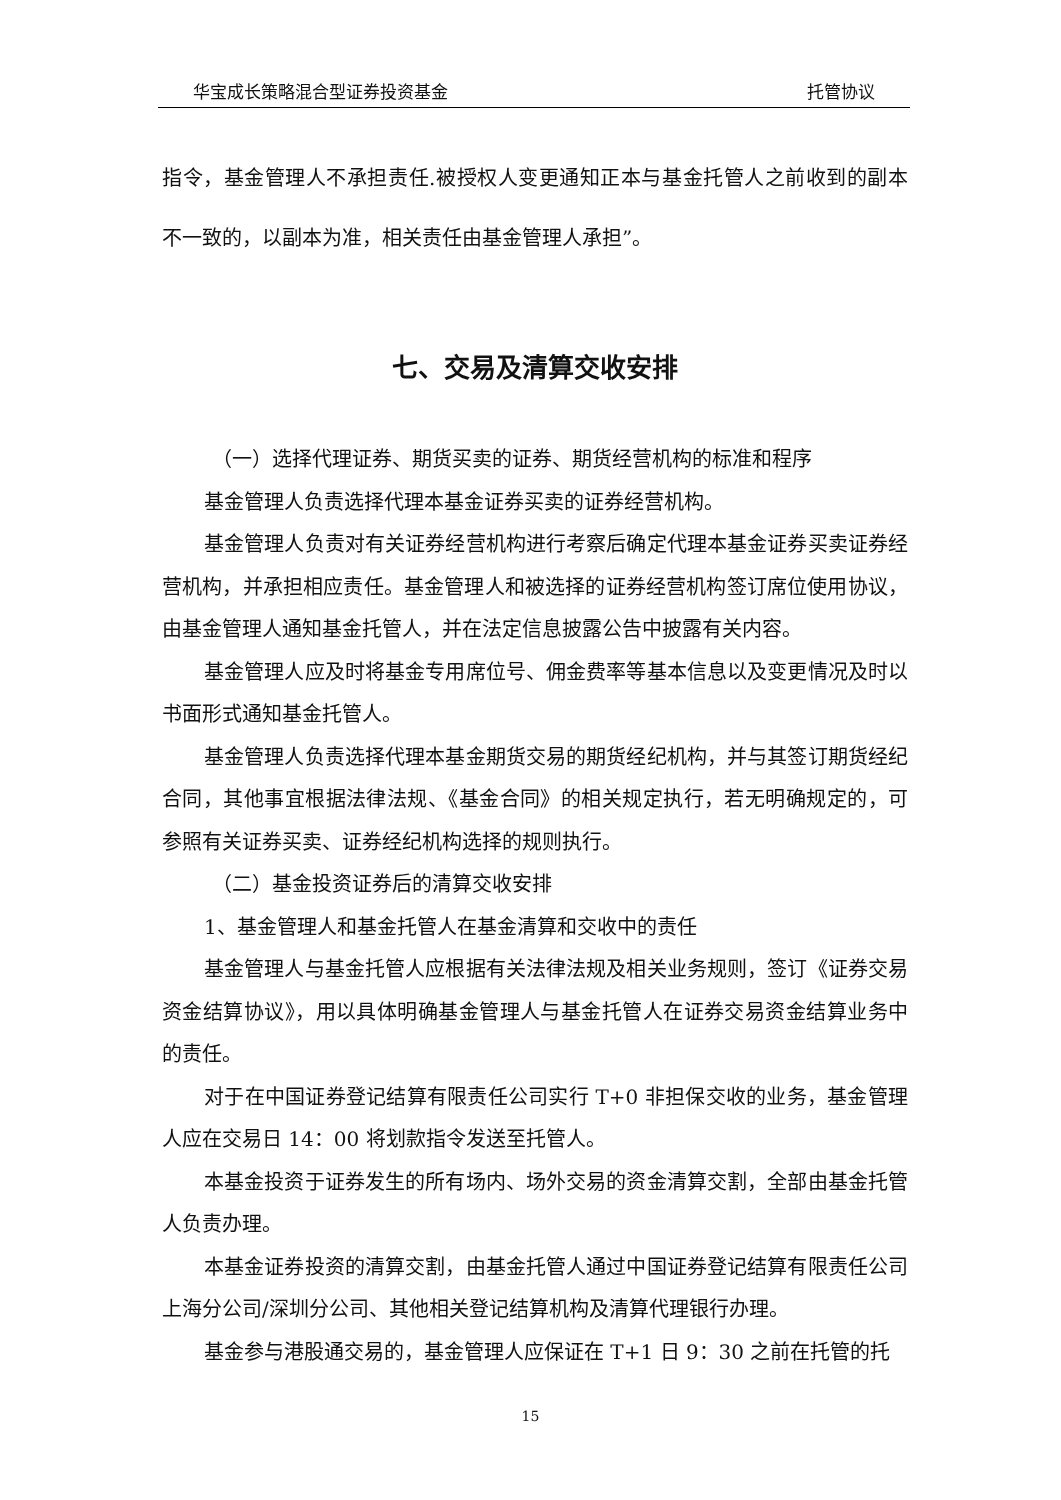华宝成长策略混合型证券投资基金 托管协议
指令，基金管理人不承担责任.被授权人变更通知正本与基金托管人之前收到的副本不一致的，以副本为准，相关责任由基金管理人承担”。
七、交易及清算交收安排
（一）选择代理证券、期货买卖的证券、期货经营机构的标准和程序
基金管理人负责选择代理本基金证券买卖的证券经营机构。
基金管理人负责对有关证券经营机构进行考察后确定代理本基金证券买卖证券经营机构，并承担相应责任。基金管理人和被选择的证券经营机构签订席位使用协议，由基金管理人通知基金托管人，并在法定信息披露公告中披露有关内容。
基金管理人应及时将基金专用席位号、佣金费率等基本信息以及变更情况及时以书面形式通知基金托管人。
基金管理人负责选择代理本基金期货交易的期货经纪机构，并与其签订期货经纪合同，其他事宜根据法律法规、《基金合同》的相关规定执行，若无明确规定的，可参照有关证券买卖、证券经纪机构选择的规则执行。
（二）基金投资证券后的清算交收安排
1、基金管理人和基金托管人在基金清算和交收中的责任
基金管理人与基金托管人应根据有关法律法规及相关业务规则，签订《证券交易资金结算协议》，用以具体明确基金管理人与基金托管人在证券交易资金结算业务中的责任。
对于在中国证券登记结算有限责任公司实行 T+0 非担保交收的业务，基金管理人应在交易日 14：00 将划款指令发送至托管人。
本基金投资于证券发生的所有场内、场外交易的资金清算交割，全部由基金托管人负责办理。
本基金证券投资的清算交割，由基金托管人通过中国证券登记结算有限责任公司上海分公司/深圳分公司、其他相关登记结算机构及清算代理银行办理。
基金参与港股通交易的，基金管理人应保证在 T+1 日 9：30 之前在托管的托
15